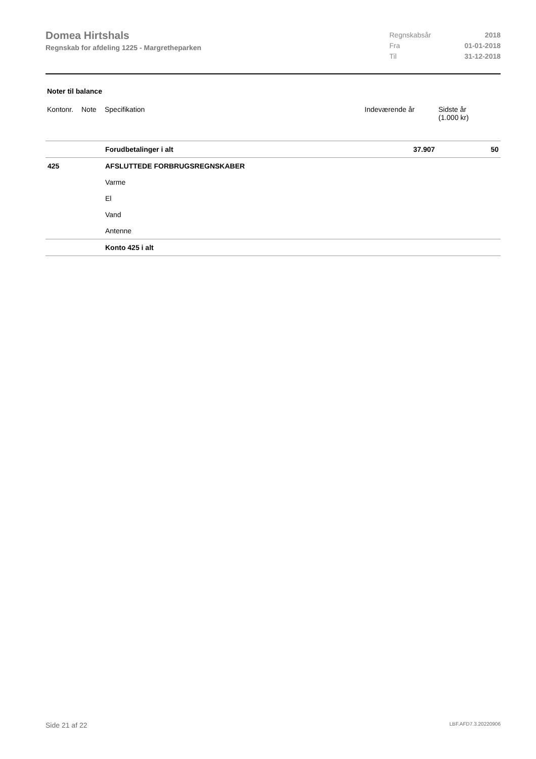Domea Hirtshals
Regnskab for afdeling 1225 - Margretheparken
| Regnskabsår | 2018 |
| Fra | 01-01-2018 |
| Til | 31-12-2018 |
Noter til balance
| Kontonr. | Note | Specifikation | Indeværende år | Sidste år (1.000 kr) |
| --- | --- | --- | --- | --- |
| | | Forudbetalinger i alt | 37.907 | 50 |
| 425 | | AFSLUTTEDE FORBRUGSREGNSKABER | | |
| | | Varme | | |
| | | El | | |
| | | Vand | | |
| | | Antenne | | |
| | | Konto 425 i alt | | |
Side 21 af 22 LBF.AFD7.3.20220906